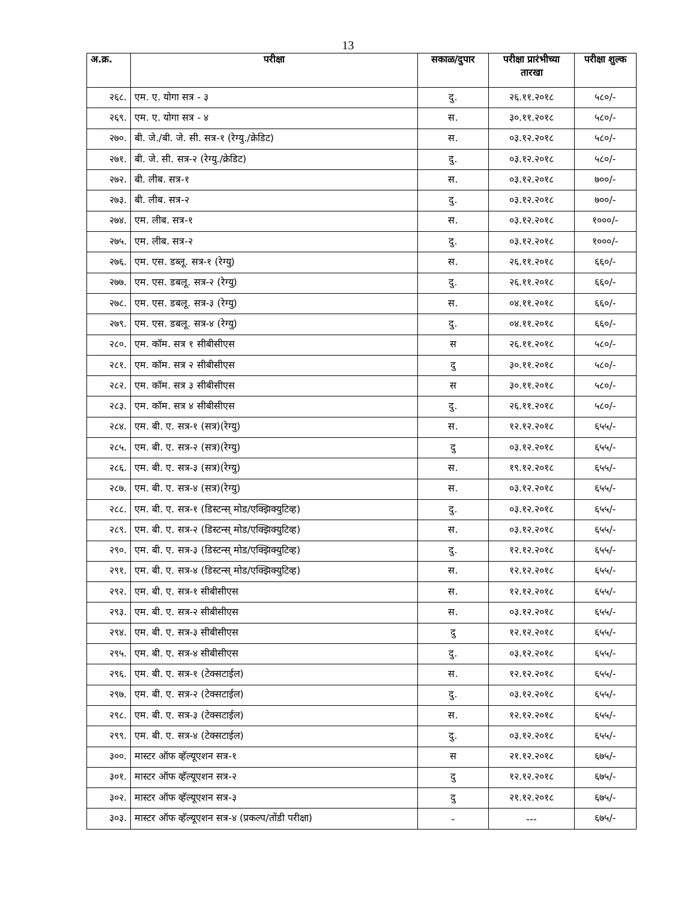13
| अ.क्र. | परीक्षा | सकाळ/दुपार | परीक्षा प्रारंभीच्या तारखा | परीक्षा शुल्क |
| --- | --- | --- | --- | --- |
| २६८. | एम. ए. योगा सत्र - ३ | दु. | २६.११.२०१८ | ५८०/- |
| २६९. | एम. ए. योगा सत्र - ४ | स. | ३०.११.२०१८ | ५८०/- |
| २७०. | बी. जे./बी. जे. सी. सत्र-१ (रेग्यु./क्रेडिट) | स. | ०३.१२.२०१८ | ५८०/- |
| २७१. | बी. जे. सी. सत्र-२ (रेग्यु./क्रेडिट) | दु. | ०३.१२.२०१८ | ५८०/- |
| २७२. | बी. लीब. सत्र-१ | स. | ०३.१२.२०१८ | ७००/- |
| २७३. | बी. लीब. सत्र-२ | दु. | ०३.१२.२०१८ | ७००/- |
| २७४. | एम. लीब. सत्र-१ | स. | ०३.१२.२०१८ | १०००/- |
| २७५. | एम. लीब. सत्र-२ | दु. | ०३.१२.२०१८ | १०००/- |
| २७६. | एम. एस. डब्लू. सत्र-१ (रेग्यु) | स. | २६.११.२०१८ | ६६०/- |
| २७७. | एम. एस. डबलू. सत्र-२ (रेग्यु) | दु. | २६.११.२०१८ | ६६०/- |
| २७८. | एम. एस. डबलू. सत्र-३ (रेग्यु) | स. | ०४.११.२०१८ | ६६०/- |
| २७९. | एम. एस. डबलू. सत्र-४ (रेग्यु) | दु. | ०४.११.२०१८ | ६६०/- |
| २८०. | एम. कॉम. सत्र १ सीबीसीएस | स | २६.११.२०१८ | ५८०/- |
| २८१. | एम. कॉम. सत्र २ सीबीसीएस | दु | ३०.११.२०१८ | ५८०/- |
| २८२. | एम. कॉम. सत्र ३ सीबीसीएस | स | ३०.११.२०१८ | ५८०/- |
| २८३. | एम. कॉम. सत्र ४ सीबीसीएस | दु. | २६.११.२०१८ | ५८०/- |
| २८४. | एम. बी. ए. सत्र-१ (सत्र)(रेग्यु) | स. | १२.१२.२०१८ | ६५५/- |
| २८५. | एम. बी. ए. सत्र-२ (सत्र)(रेग्यु) | दु | ०३.१२.२०१८ | ६५५/- |
| २८६. | एम. बी. ए. सत्र-३ (सत्र)(रेग्यु) | स. | १९.१२.२०१८ | ६५५/- |
| २८७. | एम. बी. ए. सत्र-४ (सत्र)(रेग्यु) | स. | ०३.१२.२०१८ | ६५५/- |
| २८८. | एम. बी. ए. सत्र-१ (डिस्टन्स् मोड/एक्झिक्युटिव्ह) | दु. | ०३.१२.२०१८ | ६५५/- |
| २८९. | एम. बी. ए. सत्र-२ (डिस्टन्स् मोड/एक्झिक्युटिव्ह) | स. | ०३.१२.२०१८ | ६५५/- |
| २९०. | एम. बी. ए. सत्र-३ (डिस्टन्स् मोड/एक्झिक्युटिव्ह) | दु. | १२.१२.२०१८ | ६५५/- |
| २९१. | एम. बी. ए. सत्र-४ (डिस्टन्स् मोड/एक्झिक्युटिव्ह) | स. | १२.१२.२०१८ | ६५५/- |
| २९२. | एम. बी. ए. सत्र-१ सीबीसीएस | स. | १२.१२.२०१८ | ६५५/- |
| २९३. | एम. बी. ए. सत्र-२ सीबीसीएस | स. | ०३.१२.२०१८ | ६५५/- |
| २९४. | एम. बी. ए. सत्र-३ सीबीसीएस | दु | १२.१२.२०१८ | ६५५/- |
| २९५. | एम. बी. ए. सत्र-४ सीबीसीएस | दु. | ०३.१२.२०१८ | ६५५/- |
| २९६. | एम. बी. ए. सत्र-१ (टेक्सटाईल) | स. | १२.१२.२०१८ | ६५५/- |
| २९७. | एम. बी. ए. सत्र-२ (टेक्सटाईल) | दु. | ०३.१२.२०१८ | ६५५/- |
| २९८. | एम. बी. ए. सत्र-३ (टेक्सटाईल) | स. | १२.१२.२०१८ | ६५५/- |
| २९९. | एम. बी. ए. सत्र-४ (टेक्सटाईल) | दु. | ०३.१२.२०१८ | ६५५/- |
| ३००. | मास्टर ऑफ व्हॅल्यूएशन सत्र-१ | स | २१.१२.२०१८ | ६७५/- |
| ३०१. | मास्टर ऑफ व्हॅल्यूएशन सत्र-२ | दु | १२.१२.२०१८ | ६७५/- |
| ३०२. | मास्टर ऑफ व्हॅल्यूएशन सत्र-३ | दु | २१.१२.२०१८ | ६७५/- |
| ३०३. | मास्टर ऑफ व्हॅल्यूएशन सत्र-४ (प्रकल्प/तोंडी परीक्षा) | - | --- | ६७५/- |